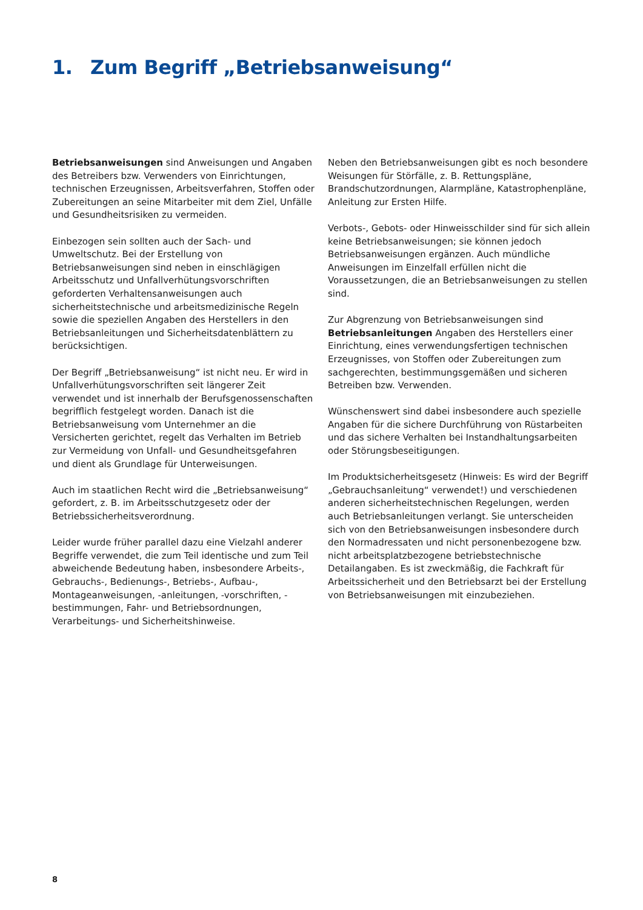1. Zum Begriff „Betriebsanweisung“
Betriebsanweisungen sind Anweisungen und Angaben des Betreibers bzw. Verwenders von Einrichtungen, technischen Erzeugnissen, Arbeitsverfahren, Stoffen oder Zubereitungen an seine Mitarbeiter mit dem Ziel, Unfälle und Gesundheitsrisiken zu vermeiden.
Einbezogen sein sollten auch der Sach- und Umweltschutz. Bei der Erstellung von Betriebsanweisungen sind neben in einschlägigen Arbeitsschutz und Unfallverhütungsvorschriften geforderten Verhaltensanweisungen auch sicherheitstechnische und arbeitsmedizinische Regeln sowie die speziellen Angaben des Herstellers in den Betriebsanleitungen und Sicherheitsdatenblättern zu berücksichtigen.
Der Begriff „Betriebsanweisung“ ist nicht neu. Er wird in Unfallverhütungsvorschriften seit längerer Zeit verwendet und ist innerhalb der Berufsgenossenschaften begrifflich festgelegt worden. Danach ist die Betriebsanweisung vom Unternehmer an die Versicherten gerichtet, regelt das Verhalten im Betrieb zur Vermeidung von Unfall- und Gesundheitsgefahren und dient als Grundlage für Unterweisungen.
Auch im staatlichen Recht wird die „Betriebsanweisung“ gefordert, z. B. im Arbeitsschutzgesetz oder der Betriebssicherheitsverordnung.
Leider wurde früher parallel dazu eine Vielzahl anderer Begriffe verwendet, die zum Teil identische und zum Teil abweichende Bedeutung haben, insbesondere Arbeits-, Gebrauchs-, Bedienungs-, Betriebs-, Aufbau-, Montageanweisungen, -anleitungen, -vorschriften, -bestimmungen, Fahr- und Betriebsordnungen, Verarbeitungs- und Sicherheitshinweise.
Neben den Betriebsanweisungen gibt es noch besondere Weisungen für Störfälle, z. B. Rettungspläne, Brandschutzordnungen, Alarmpläne, Katastrophenpläne, Anleitung zur Ersten Hilfe.
Verbots-, Gebots- oder Hinweisschilder sind für sich allein keine Betriebsanweisungen; sie können jedoch Betriebsanweisungen ergänzen. Auch mündliche Anweisungen im Einzelfall erfüllen nicht die Voraussetzungen, die an Betriebsanweisungen zu stellen sind.
Zur Abgrenzung von Betriebsanweisungen sind Betriebsanleitungen Angaben des Herstellers einer Einrichtung, eines verwendungsfertigen technischen Erzeugnisses, von Stoffen oder Zubereitungen zum sachgerechten, bestimmungsgemäßen und sicheren Betreiben bzw. Verwenden.
Wünschenswert sind dabei insbesondere auch spezielle Angaben für die sichere Durchführung von Rüstarbeiten und das sichere Verhalten bei Instandhaltungsarbeiten oder Störungsbeseitigungen.
Im Produktsicherheitsgesetz (Hinweis: Es wird der Begriff „Gebrauchsanleitung“ verwendet!) und verschiedenen anderen sicherheitstechnischen Regelungen, werden auch Betriebsanleitungen verlangt. Sie unterscheiden sich von den Betriebsanweisungen insbesondere durch den Normadressaten und nicht personenbezogene bzw. nicht arbeitsplatzbezogene betriebstechnische Detailangaben. Es ist zweckmäßig, die Fachkraft für Arbeitssicherheit und den Betriebsarzt bei der Erstellung von Betriebsanweisungen mit einzubeziehen.
8